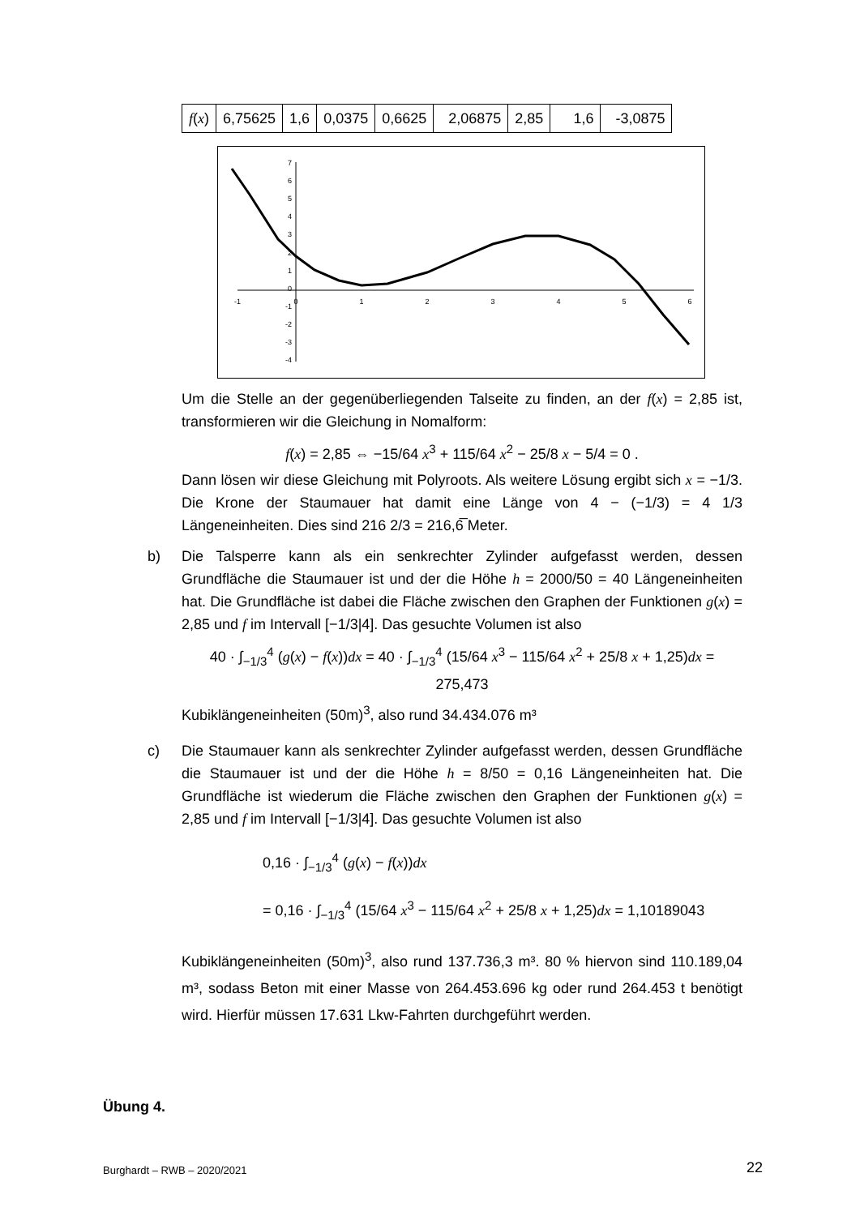| f ( x ) | 6,75625 | 1,6 | 0,0375 | 0,6625 | 2,06875 | 2,85 | 1,6 | -3,0875 |
7
6
5
4
3
2
1
0
-1
-2
-3
-4
-1
0
1
2
3
4
5
6
Um die Stelle an der gegenüberliegenden Talseite zu finden, an der f(x) = 2,85 ist, transformieren wir die Gleichung in Nomalform:
f(x) = 2,85 ⇔ −15/64 x<sup>3</sup> + 115/64 x<sup>2</sup> − 25/8 x − 5/4 = 0 .
Dann lösen wir diese Gleichung mit Polyroots. Als weitere Lösung ergibt sich x = −1/3. Die Krone der Staumauer hat damit eine Länge von 4 − (−1/3) = 4 1/3 Längeneinheiten. Dies sind 216 2/3 = 216,6̅ Meter.
b) Die Talsperre kann als ein senkrechter Zylinder aufgefasst werden, dessen Grundfläche die Staumauer ist und der die Höhe h = 2000/50 = 40 Längeneinheiten hat. Die Grundfläche ist dabei die Fläche zwischen den Graphen der Funktionen g(x) = 2,85 und f im Intervall [−1/3|4]. Das gesuchte Volumen ist also
40 · ∫<sub>−1/3</sub><sup>4</sup> (g(x) − f(x))dx = 40 · ∫<sub>−1/3</sub><sup>4</sup> (15/64 x<sup>3</sup> − 115/64 x<sup>2</sup> + 25/8 x + 1,25)dx = 275,473
Kubiklängeneinheiten (50m)<sup>3</sup>, also rund 34.434.076 m³
c) Die Staumauer kann als senkrechter Zylinder aufgefasst werden, dessen Grundfläche die Staumauer ist und der die Höhe h = 8/50 = 0,16 Längeneinheiten hat. Die Grundfläche ist wiederum die Fläche zwischen den Graphen der Funktionen g(x) = 2,85 und f im Intervall [−1/3|4]. Das gesuchte Volumen ist also
0,16 · ∫<sub>−1/3</sub><sup>4</sup> (g(x) − f(x))dx
= 0,16 · ∫<sub>−1/3</sub><sup>4</sup> (15/64 x<sup>3</sup> − 115/64 x<sup>2</sup> + 25/8 x + 1,25)dx = 1,10189043
Kubiklängeneinheiten (50m)<sup>3</sup>, also rund 137.736,3 m³. 80 % hiervon sind 110.189,04 m³, sodass Beton mit einer Masse von 264.453.696 kg oder rund 264.453 t benötigt wird. Hierfür müssen 17.631 Lkw-Fahrten durchgeführt werden.
Übung 4.
Burghardt – RWB – 2020/2021 22